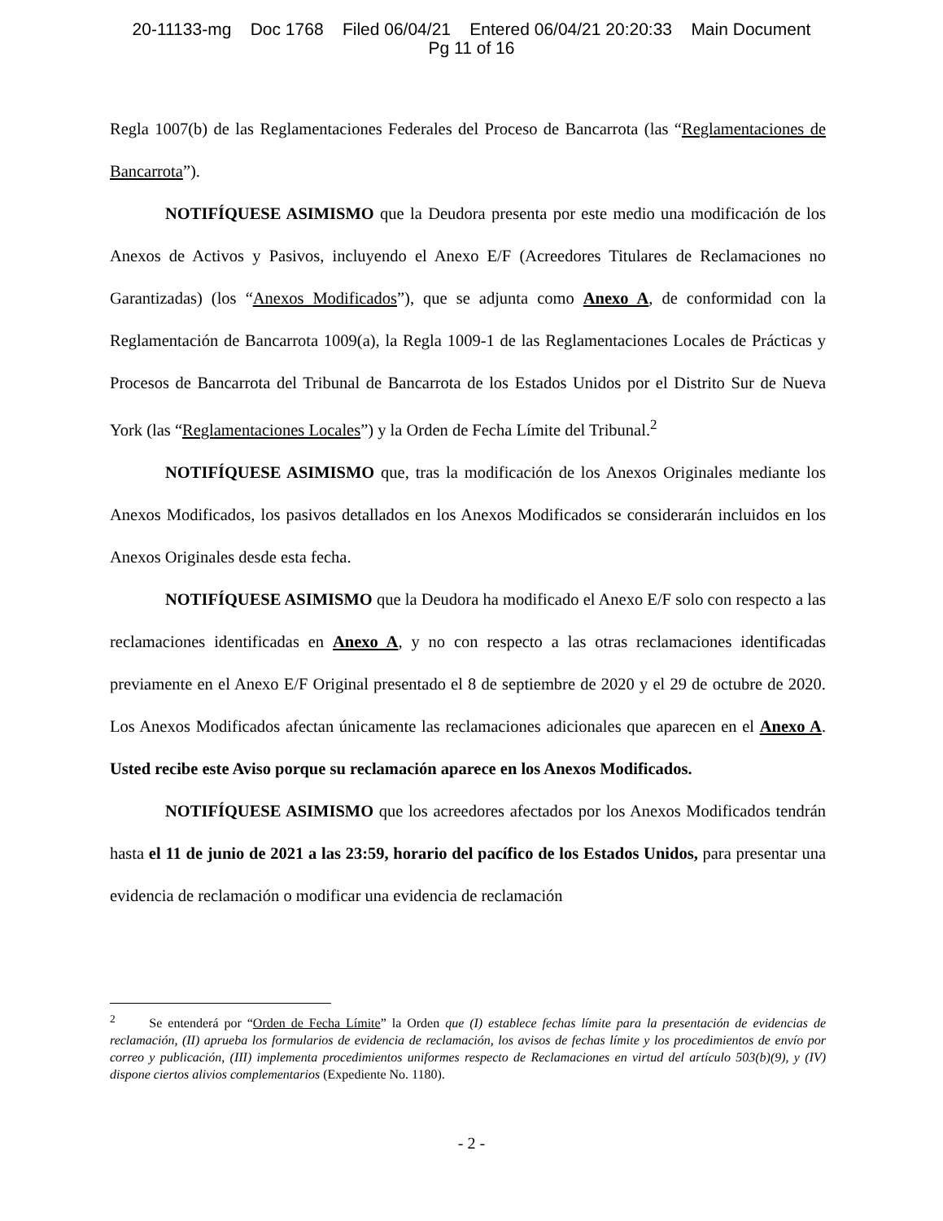20-11133-mg Doc 1768 Filed 06/04/21 Entered 06/04/21 20:20:33 Main Document
Pg 11 of 16
Regla 1007(b) de las Reglamentaciones Federales del Proceso de Bancarrota (las “Reglamentaciones de Bancarrota”).
NOTIFÍQUESE ASIMISMO que la Deudora presenta por este medio una modificación de los Anexos de Activos y Pasivos, incluyendo el Anexo E/F (Acreedores Titulares de Reclamaciones no Garantizadas) (los “Anexos Modificados”), que se adjunta como Anexo A, de conformidad con la Reglamentación de Bancarrota 1009(a), la Regla 1009-1 de las Reglamentaciones Locales de Prácticas y Procesos de Bancarrota del Tribunal de Bancarrota de los Estados Unidos por el Distrito Sur de Nueva York (las “Reglamentaciones Locales”) y la Orden de Fecha Límite del Tribunal.<sup>2</sup>
NOTIFÍQUESE ASIMISMO que, tras la modificación de los Anexos Originales mediante los Anexos Modificados, los pasivos detallados en los Anexos Modificados se considerarán incluidos en los Anexos Originales desde esta fecha.
NOTIFÍQUESE ASIMISMO que la Deudora ha modificado el Anexo E/F solo con respecto a las reclamaciones identificadas en Anexo A, y no con respecto a las otras reclamaciones identificadas previamente en el Anexo E/F Original presentado el 8 de septiembre de 2020 y el 29 de octubre de 2020. Los Anexos Modificados afectan únicamente las reclamaciones adicionales que aparecen en el Anexo A. Usted recibe este Aviso porque su reclamación aparece en los Anexos Modificados.
NOTIFÍQUESE ASIMISMO que los acreedores afectados por los Anexos Modificados tendrán hasta el 11 de junio de 2021 a las 23:59, horario del pacífico de los Estados Unidos, para presentar una evidencia de reclamación o modificar una evidencia de reclamación
<sup>2</sup> Se entenderá por “Orden de Fecha Límite” la Orden que (I) establece fechas límite para la presentación de evidencias de reclamación, (II) aprueba los formularios de evidencia de reclamación, los avisos de fechas límite y los procedimientos de envío por correo y publicación, (III) implementa procedimientos uniformes respecto de Reclamaciones en virtud del artículo 503(b)(9), y (IV) dispone ciertos alivios complementarios (Expediente No. 1180).
- 2 -